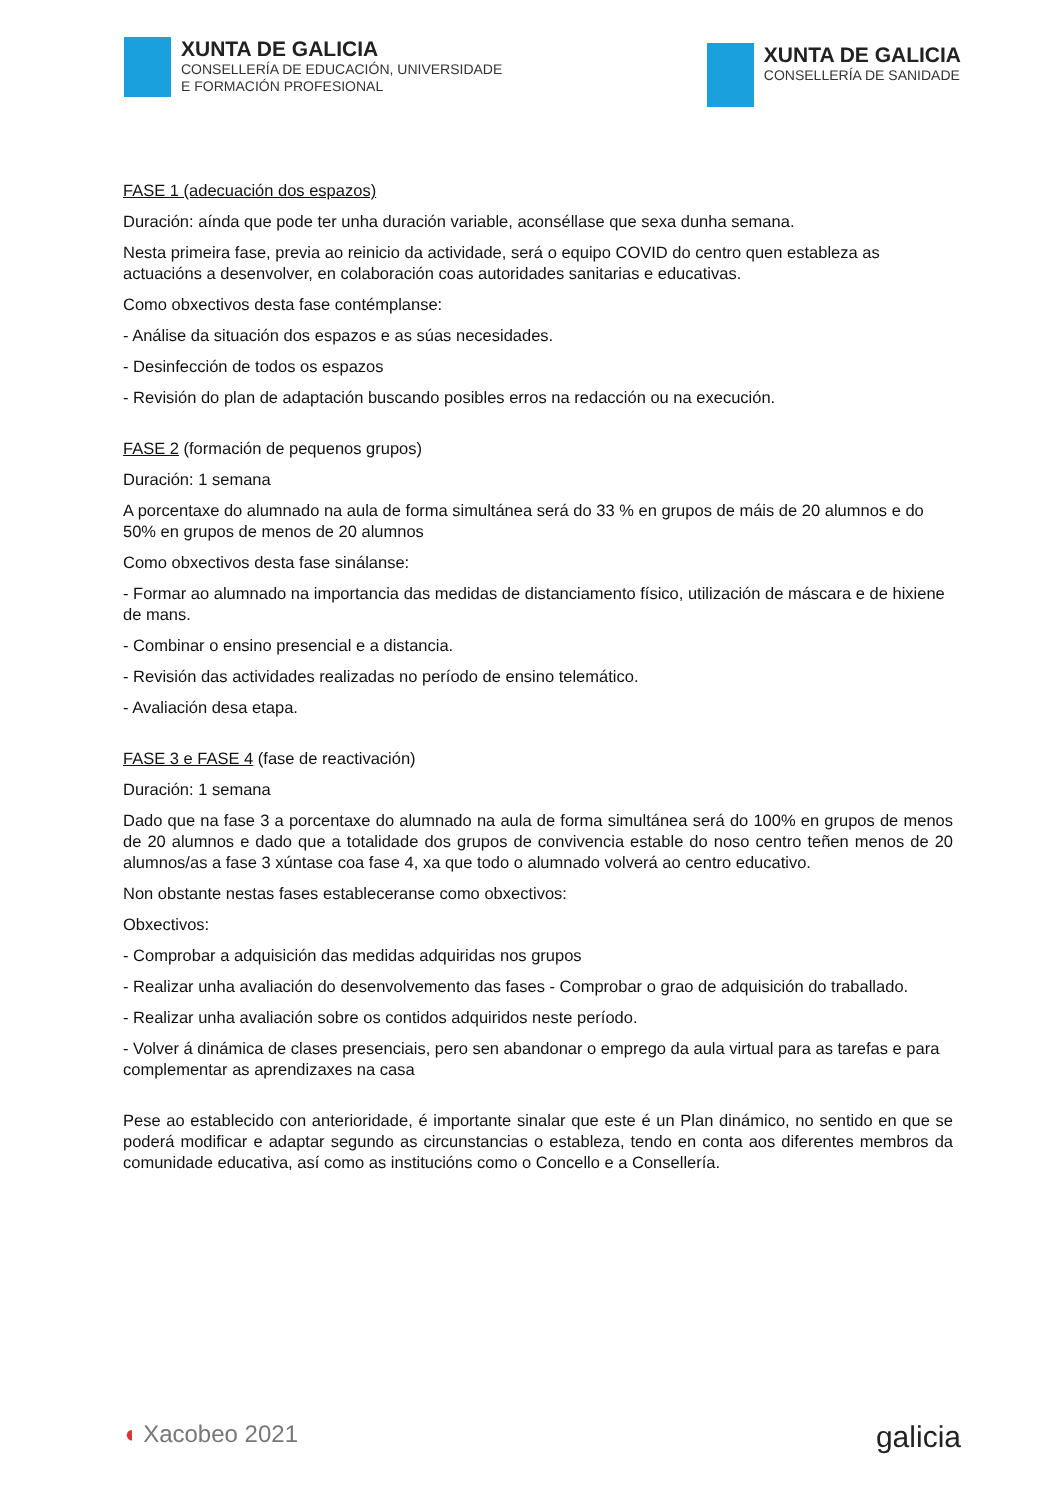XUNTA DE GALICIA
CONSELLERÍA DE EDUCACIÓN, UNIVERSIDADE
E FORMACIÓN PROFESIONAL
XUNTA DE GALICIA
CONSELLERÍA DE SANIDADE
FASE 1 (adecuación dos espazos)
Duración: aínda que pode ter unha duración variable, aconséllase que sexa dunha semana.
Nesta primeira fase, previa ao reinicio da actividade, será o equipo COVID do centro quen estableza as actuacións a desenvolver, en colaboración coas autoridades sanitarias e educativas.
Como obxectivos desta fase contémplanse:
- Análise da situación dos espazos e as súas necesidades.
- Desinfección de todos os espazos
- Revisión do plan de adaptación buscando posibles erros na redacción ou na execución.
FASE 2 (formación de pequenos grupos)
Duración: 1 semana
A porcentaxe do alumnado na aula de forma simultánea será do 33 % en grupos de máis de 20 alumnos e do 50% en grupos de menos de 20 alumnos
Como obxectivos desta fase sinálanse:
- Formar ao alumnado na importancia das medidas de distanciamento físico, utilización de máscara e de hixiene de mans.
- Combinar o ensino presencial e a distancia.
- Revisión das actividades realizadas no período de ensino telemático.
- Avaliación desa etapa.
FASE 3 e FASE 4 (fase de reactivación)
Duración: 1 semana
Dado que na fase 3 a porcentaxe do alumnado na aula de forma simultánea será do 100% en grupos de menos de 20 alumnos e dado que a totalidade dos grupos de convivencia estable do noso centro teñen menos de 20 alumnos/as a fase 3 xúntase coa fase 4, xa que todo o alumnado volverá ao centro educativo.
Non obstante nestas fases estableceranse como obxectivos:
Obxectivos:
- Comprobar a adquisición das medidas adquiridas nos grupos
- Realizar unha avaliación do desenvolvemento das fases - Comprobar o grao de adquisición do traballado.
- Realizar unha avaliación sobre os contidos adquiridos neste período.
- Volver á dinámica de clases presenciais, pero sen abandonar o emprego da aula virtual para as tarefas e para complementar as aprendizaxes na casa
Pese ao establecido con anterioridade, é importante sinalar que este é un Plan dinámico, no sentido en que se poderá modificar e adaptar segundo as circunstancias o estableza, tendo en conta aos diferentes membros da comunidade educativa, así como as institucións como o Concello e a Consellería.
◖ Xacobeo 2021
galicia